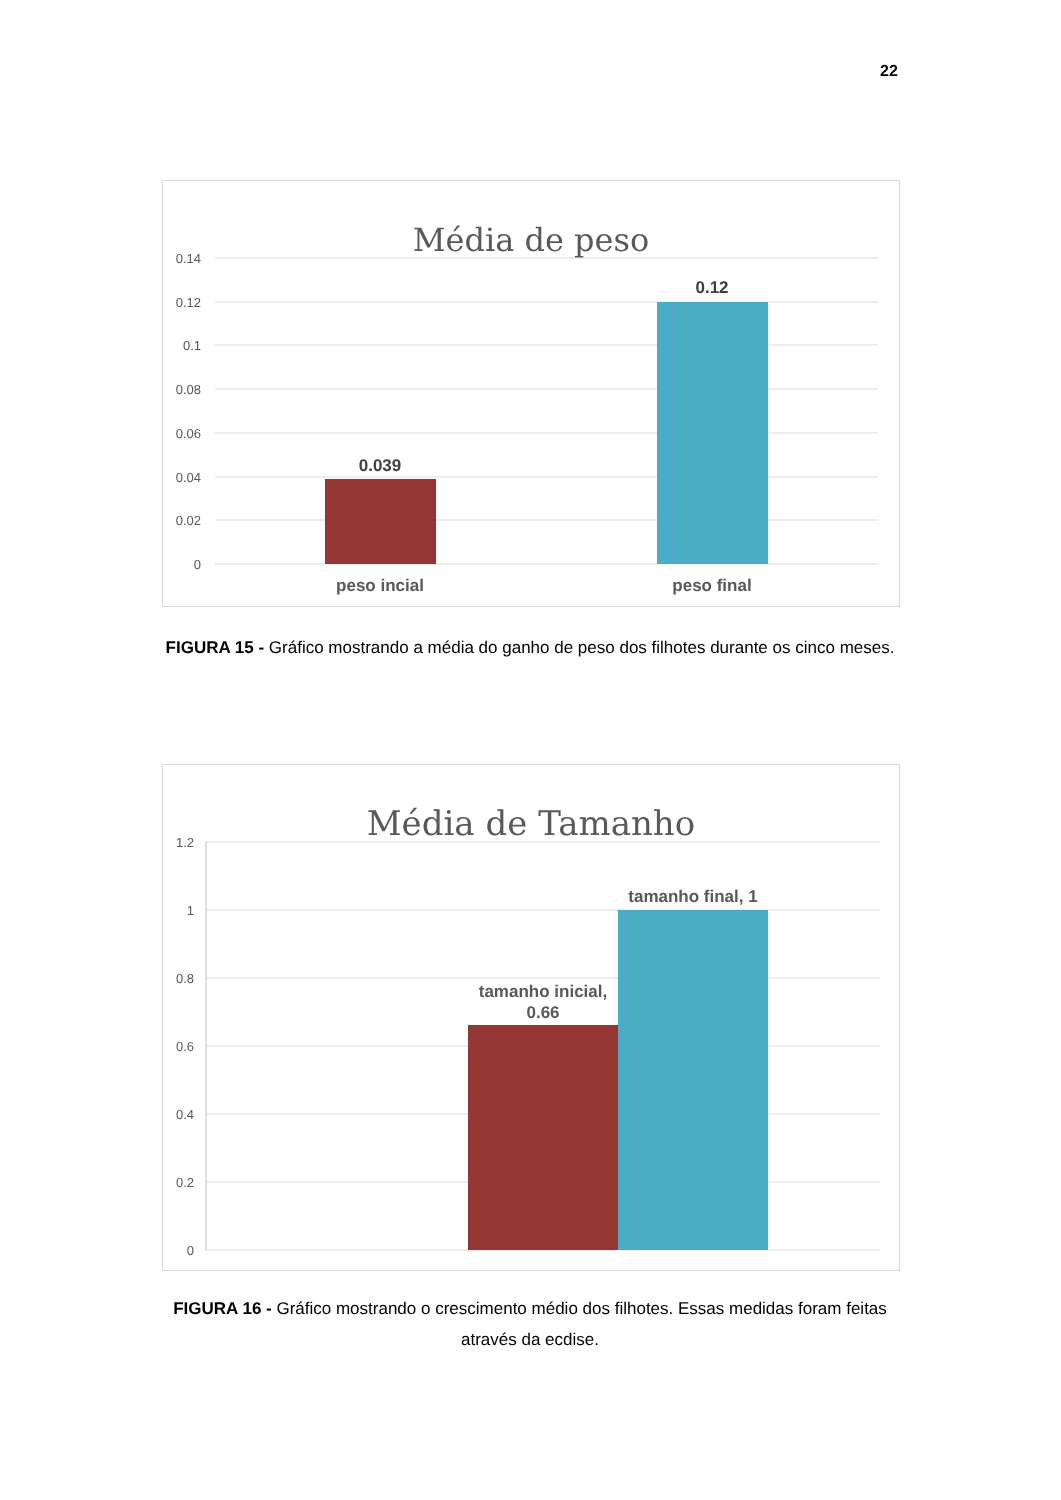22
Média de peso
0.14
0.12
0.1
0.08
0.06
0.04
0.02
0
0.039
0.12
peso incial
peso final
FIGURA 15 - Gráfico mostrando a média do ganho de peso dos filhotes durante os cinco meses.
Média de Tamanho
1.2
1
0.8
0.6
0.4
0.2
0
tamanho inicial,
0.66
tamanho final, 1
FIGURA 16 - Gráfico mostrando o crescimento médio dos filhotes. Essas medidas foram feitas através da ecdise.